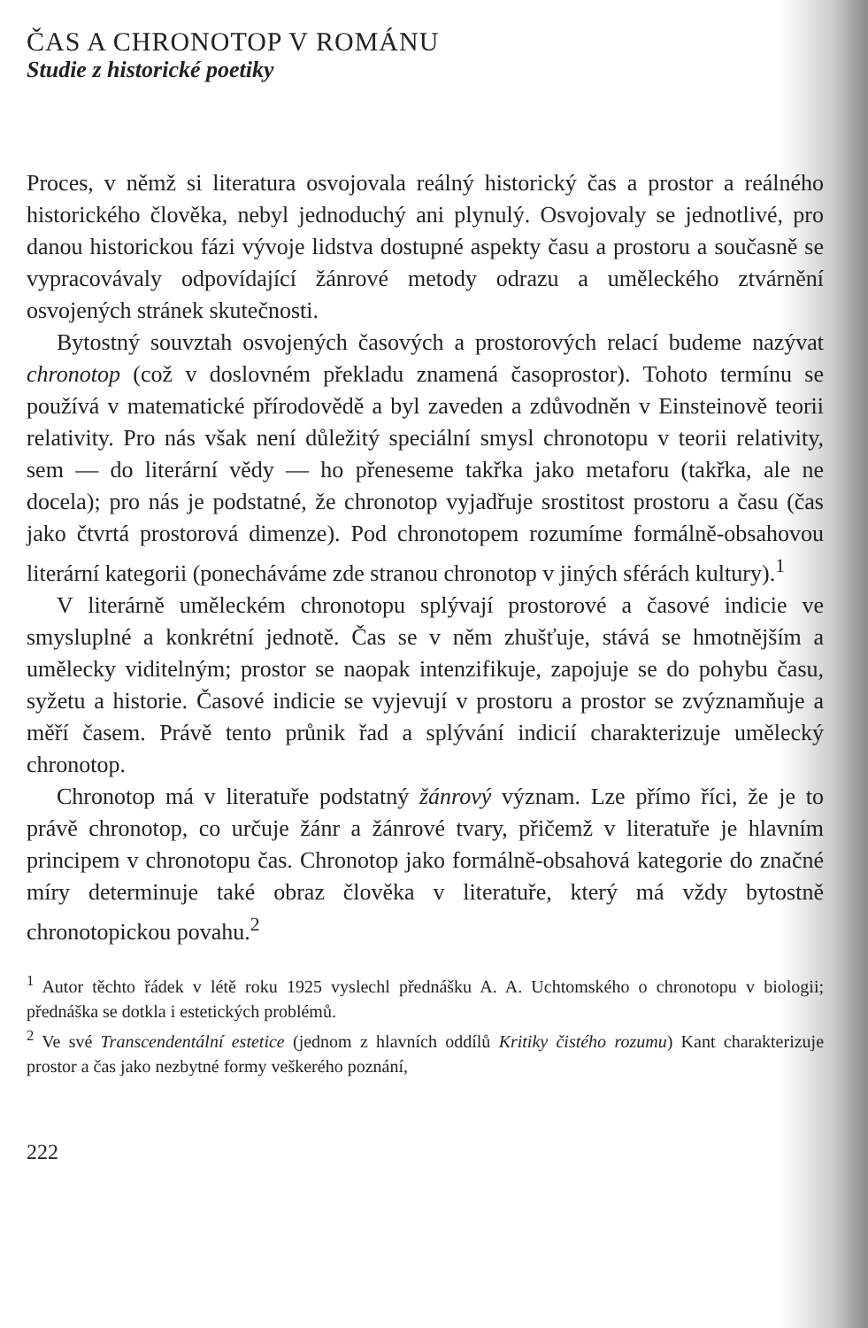ČAS A CHRONOTOP V ROMÁNU
Studie z historické poetiky
Proces, v němž si literatura osvojovala reálný historický čas a prostor a reálného historického člověka, nebyl jednoduchý ani plynulý. Osvojovaly se jednotlivé, pro danou historickou fázi vývoje lidstva dostupné aspekty času a prostoru a současně se vypracovávaly odpovídající žánrové metody odrazu a uměleckého ztvárnění osvojených stránek skutečnosti.
Bytostný souvztah osvojených časových a prostorových relací budeme nazývat chronotop (což v doslovném překladu znamená časoprostor). Tohoto termínu se používá v matematické přírodovědě a byl zaveden a zdůvodněn v Einsteinově teorii relativity. Pro nás však není důležitý speciální smysl chronotopu v teorii relativity, sem — do literární vědy — ho přeneseme takřka jako metaforu (takřka, ale ne docela); pro nás je podstatné, že chronotop vyjadřuje srostitost prostoru a času (čas jako čtvrtá prostorová dimenze). Pod chronotopem rozumíme formálně-obsahovou literární kategorii (ponecháváme zde stranou chronotop v jiných sférách kultury).<sup>1</sup>
V literárně uměleckém chronotopu splývají prostorové a časové indicie ve smysluplné a konkrétní jednotě. Čas se v něm zhušťuje, stává se hmotnějším a umělecky viditelným; prostor se naopak intenzifikuje, zapojuje se do pohybu času, syžetu a historie. Časové indicie se vyjevují v prostoru a prostor se zvýznamňuje a měří časem. Právě tento průnik řad a splývání indicií charakterizuje umělecký chronotop.
Chronotop má v literatuře podstatný žánrový význam. Lze přímo říci, že je to právě chronotop, co určuje žánr a žánrové tvary, přičemž v literatuře je hlavním principem v chronotopu čas. Chronotop jako formálně-obsahová kategorie do značné míry determinuje také obraz člověka v literatuře, který má vždy bytostně chronotopickou povahu.<sup>2</sup>
<sup>1</sup> Autor těchto řádek v létě roku 1925 vyslechl přednášku A. A. Uchtomského o chronotopu v biologii; přednáška se dotkla i estetických problémů.
<sup>2</sup> Ve své Transcendentální estetice (jednom z hlavních oddílů Kritiky čistého rozumu) Kant charakterizuje prostor a čas jako nezbytné formy veškerého poznání,
222